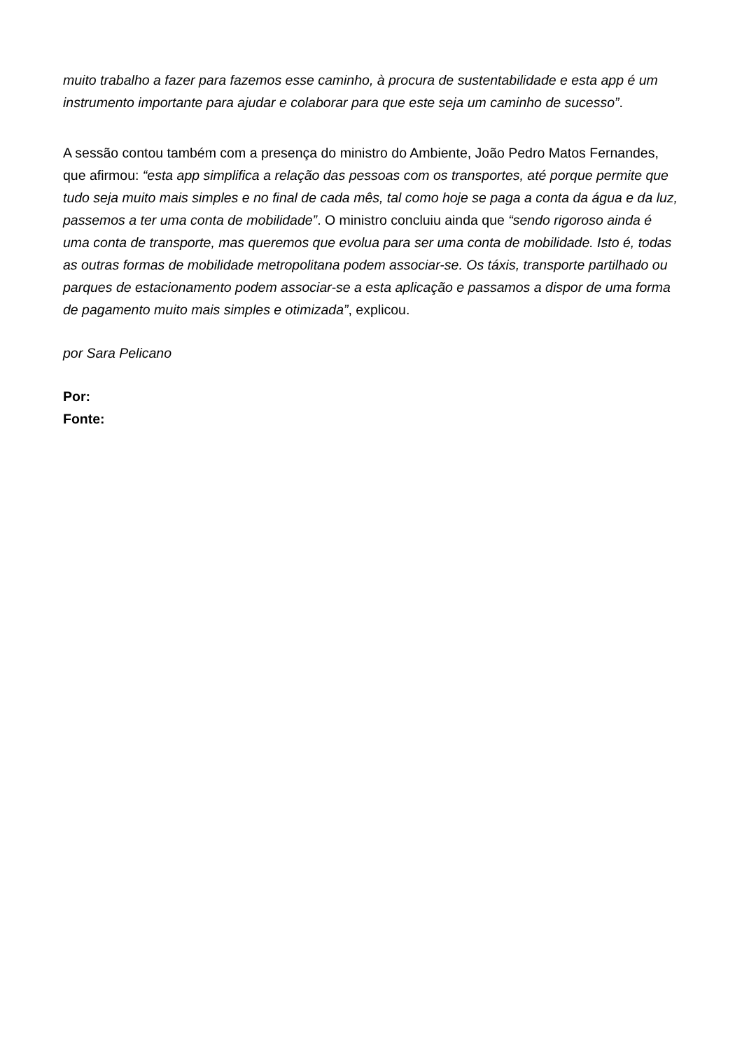muito trabalho a fazer para fazemos esse caminho, à procura de sustentabilidade e esta app é um instrumento importante para ajudar e colaborar para que este seja um caminho de sucesso”.
A sessão contou também com a presença do ministro do Ambiente, João Pedro Matos Fernandes, que afirmou: “esta app simplifica a relação das pessoas com os transportes, até porque permite que tudo seja muito mais simples e no final de cada mês, tal como hoje se paga a conta da água e da luz, passemos a ter uma conta de mobilidade”. O ministro concluiu ainda que “sendo rigoroso ainda é uma conta de transporte, mas queremos que evolua para ser uma conta de mobilidade. Isto é, todas as outras formas de mobilidade metropolitana podem associar-se. Os táxis, transporte partilhado ou parques de estacionamento podem associar-se a esta aplicação e passamos a dispor de uma forma de pagamento muito mais simples e otimizada”, explicou.
por Sara Pelicano
Por:
Fonte: